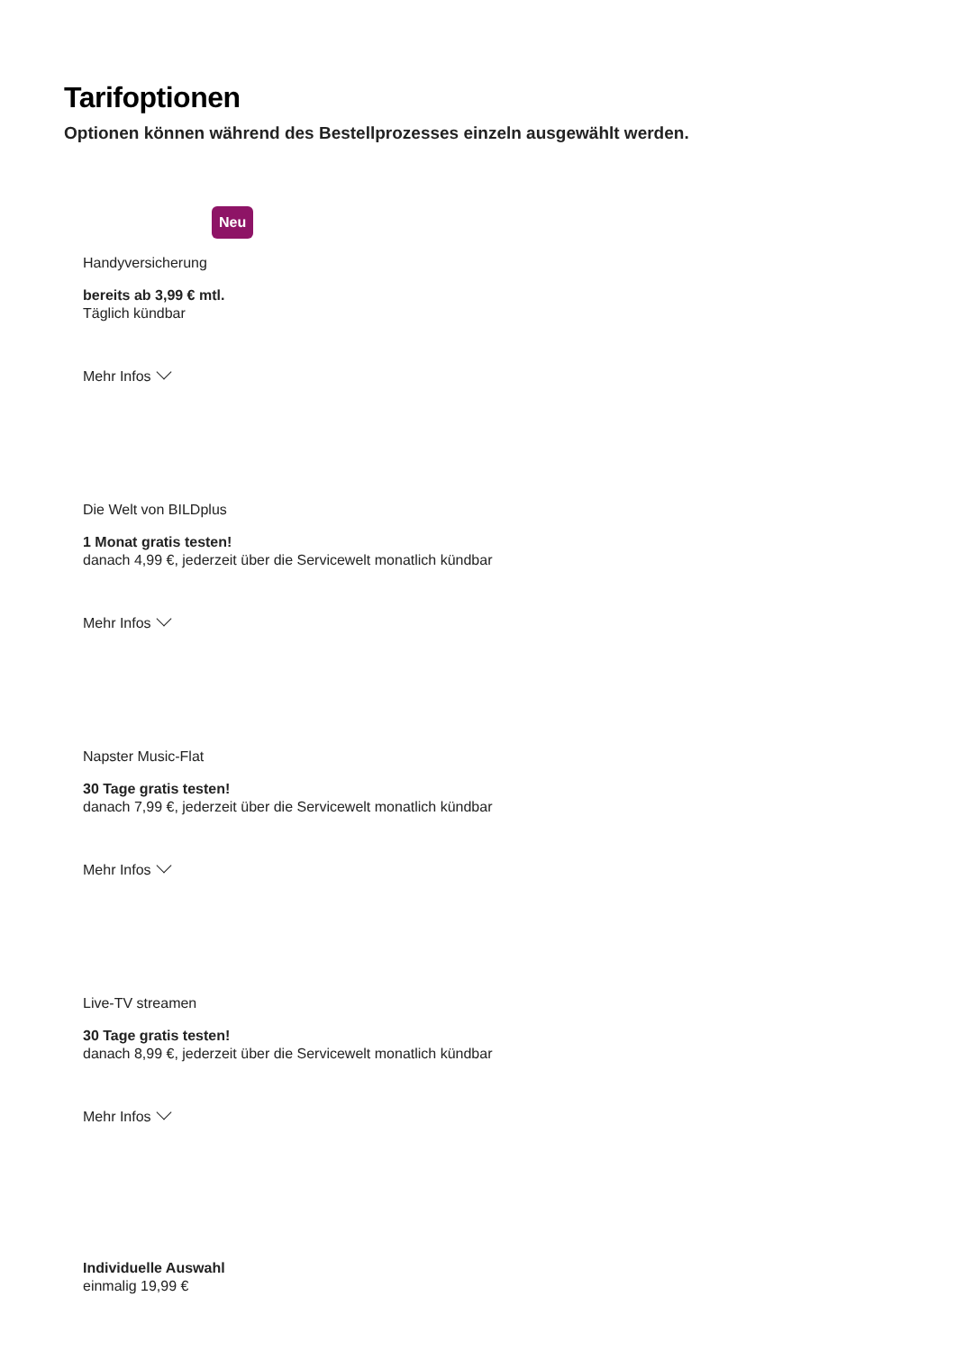Tarifoptionen
Optionen können während des Bestellprozesses einzeln ausgewählt werden.
Neu
Handyversicherung
bereits ab 3,99 € mtl.
Täglich kündbar
Mehr Infos
Die Welt von BILDplus
1 Monat gratis testen!
danach 4,99 €, jederzeit über die Servicewelt monatlich kündbar
Mehr Infos
Napster Music-Flat
30 Tage gratis testen!
danach 7,99 €, jederzeit über die Servicewelt monatlich kündbar
Mehr Infos
Live-TV streamen
30 Tage gratis testen!
danach 8,99 €, jederzeit über die Servicewelt monatlich kündbar
Mehr Infos
Individuelle Auswahl
einmalig 19,99 €